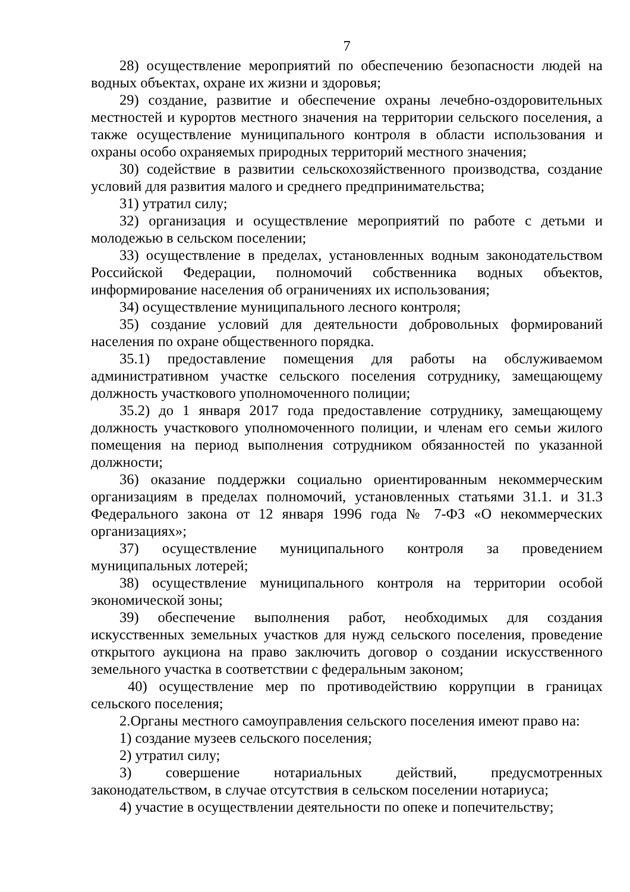7
28) осуществление мероприятий по обеспечению безопасности людей на водных объектах, охране их жизни и здоровья;
29) создание, развитие и обеспечение охраны лечебно-оздоровительных местностей и курортов местного значения на территории сельского поселения, а также осуществление муниципального контроля в области использования и охраны особо охраняемых природных территорий местного значения;
30) содействие в развитии сельскохозяйственного производства, создание условий для развития малого и среднего предпринимательства;
31) утратил силу;
32) организация и осуществление мероприятий по работе с детьми и молодежью в сельском поселении;
33) осуществление в пределах, установленных водным законодательством Российской Федерации, полномочий собственника водных объектов, информирование населения об ограничениях их использования;
34) осуществление муниципального лесного контроля;
35) создание условий для деятельности добровольных формирований населения по охране общественного порядка.
35.1) предоставление помещения для работы на обслуживаемом административном участке сельского поселения сотруднику, замещающему должность участкового уполномоченного полиции;
35.2) до 1 января 2017 года предоставление сотруднику, замещающему должность участкового уполномоченного полиции, и членам его семьи жилого помещения на период выполнения сотрудником обязанностей по указанной должности;
36) оказание поддержки социально ориентированным некоммерческим организациям в пределах полномочий, установленных статьями 31.1. и 31.3 Федерального закона от 12 января 1996 года № 7-ФЗ «О некоммерческих организациях»;
37) осуществление муниципального контроля за проведением муниципальных лотерей;
38) осуществление муниципального контроля на территории особой экономической зоны;
39) обеспечение выполнения работ, необходимых для создания искусственных земельных участков для нужд сельского поселения, проведение открытого аукциона на право заключить договор о создании искусственного земельного участка в соответствии с федеральным законом;
40) осуществление мер по противодействию коррупции в границах сельского поселения;
2.Органы местного самоуправления сельского поселения имеют право на:
1) создание музеев сельского поселения;
2) утратил силу;
3) совершение нотариальных действий, предусмотренных законодательством, в случае отсутствия в сельском поселении нотариуса;
4) участие в осуществлении деятельности по опеке и попечительству;